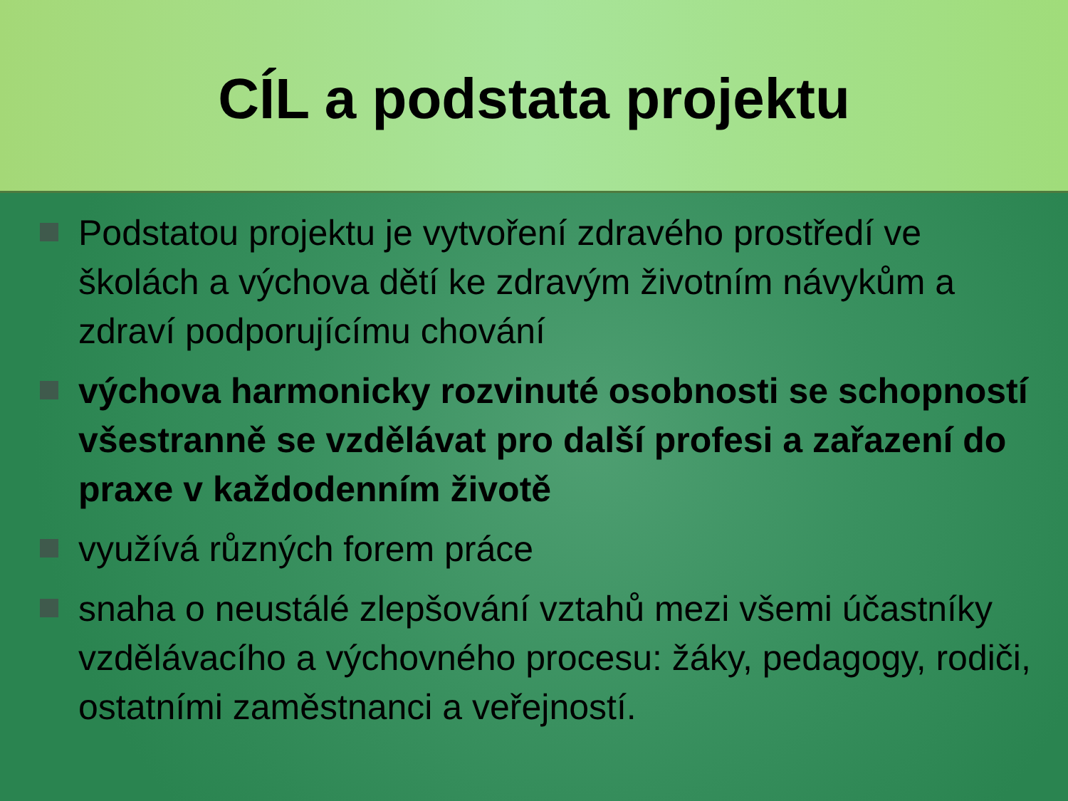CÍL a podstata projektu
Podstatou projektu je vytvoření zdravého prostředí ve školách a výchova dětí ke zdravým životním návykům a zdraví podporujícímu chování
výchova harmonicky rozvinuté osobnosti se schopností všestranně se vzdělávat pro další profesi a zařazení do praxe v každodenním životě
využívá různých forem práce
snaha o neustálé zlepšování vztahů mezi všemi účastníky vzdělávacího a výchovného procesu: žáky, pedagogy, rodiči, ostatními zaměstnanci a veřejností.